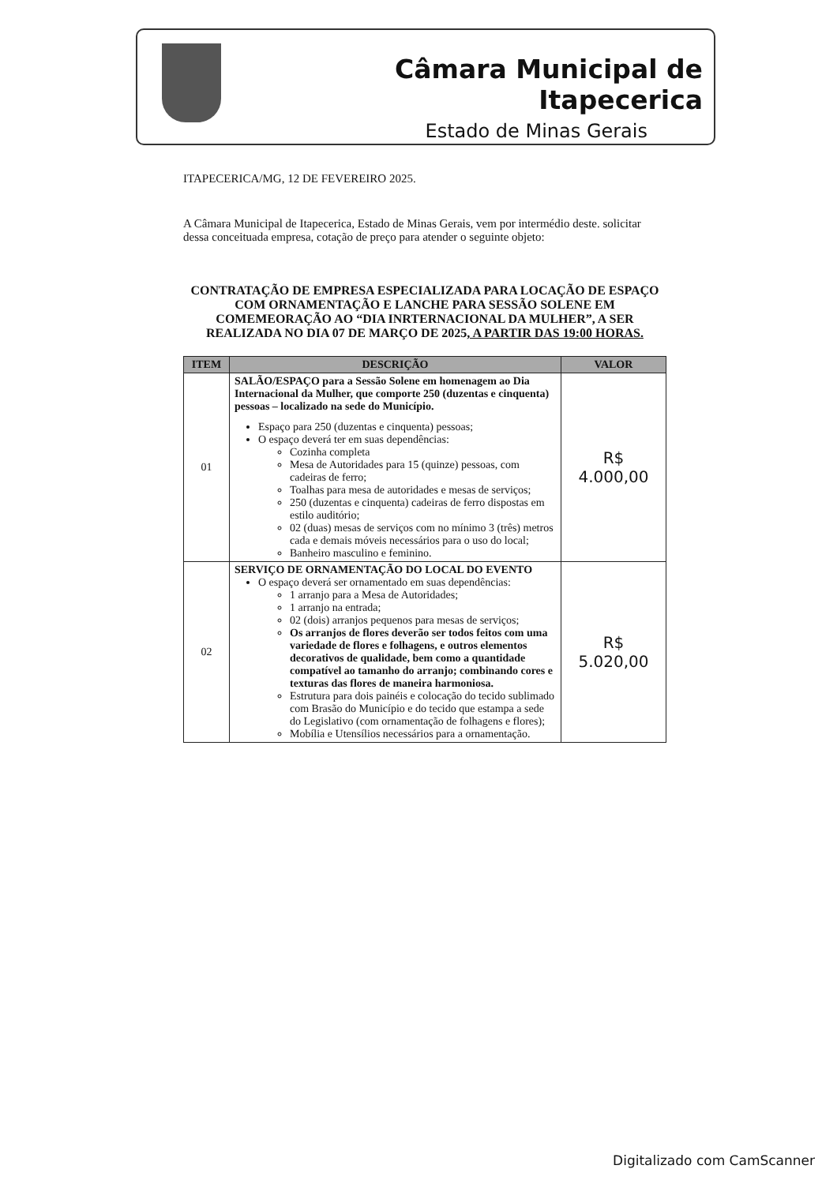Câmara Municipal de Itapecerica
Estado de Minas Gerais
ITAPECERICA/MG, 12 DE FEVEREIRO 2025.
A Câmara Municipal de Itapecerica, Estado de Minas Gerais, vem por intermédio deste. solicitar dessa conceituada empresa, cotação de preço para atender o seguinte objeto:
CONTRATAÇÃO DE EMPRESA ESPECIALIZADA PARA LOCAÇÃO DE ESPAÇO COM ORNAMENTAÇÃO E LANCHE PARA SESSÃO SOLENE EM COMEMEORAÇÃO AO “DIA INRTERNACIONAL DA MULHER”, A SER REALIZADA NO DIA 07 DE MARÇO DE 2025, A PARTIR DAS 19:00 HORAS.
| ITEM | DESCRIÇÃO | VALOR |
| --- | --- | --- |
| 01 | SALÃO/ESPAÇO para a Sessão Solene em homenagem ao Dia Internacional da Mulher, que comporte 250 (duzentas e cinquenta) pessoas – localizado na sede do Município. Espaço para 250 (duzentas e cinquenta) pessoas; O espaço deverá ter em suas dependências: Cozinha completa Mesa de Autoridades para 15 (quinze) pessoas, com cadeiras de ferro; Toalhas para mesa de autoridades e mesas de serviços; 250 (duzentas e cinquenta) cadeiras de ferro dispostas em estilo auditório; 02 (duas) mesas de serviços com no mínimo 3 (três) metros cada e demais móveis necessários para o uso do local; Banheiro masculino e feminino. | R$ 4.000,00 |
| 02 | SERVIÇO DE ORNAMENTAÇÃO DO LOCAL DO EVENTO O espaço deverá ser ornamentado em suas dependências: 1 arranjo para a Mesa de Autoridades; 1 arranjo na entrada; 02 (dois) arranjos pequenos para mesas de serviços; Os arranjos de flores deverão ser todos feitos com uma variedade de flores e folhagens, e outros elementos decorativos de qualidade, bem como a quantidade compatível ao tamanho do arranjo; combinando cores e texturas das flores de maneira harmoniosa. Estrutura para dois painéis e colocação do tecido sublimado com Brasão do Município e do tecido que estampa a sede do Legislativo (com ornamentação de folhagens e flores); Mobília e Utensílios necessários para a ornamentação. | R$ 5.020,00 |
Digitalizado com CamScanner